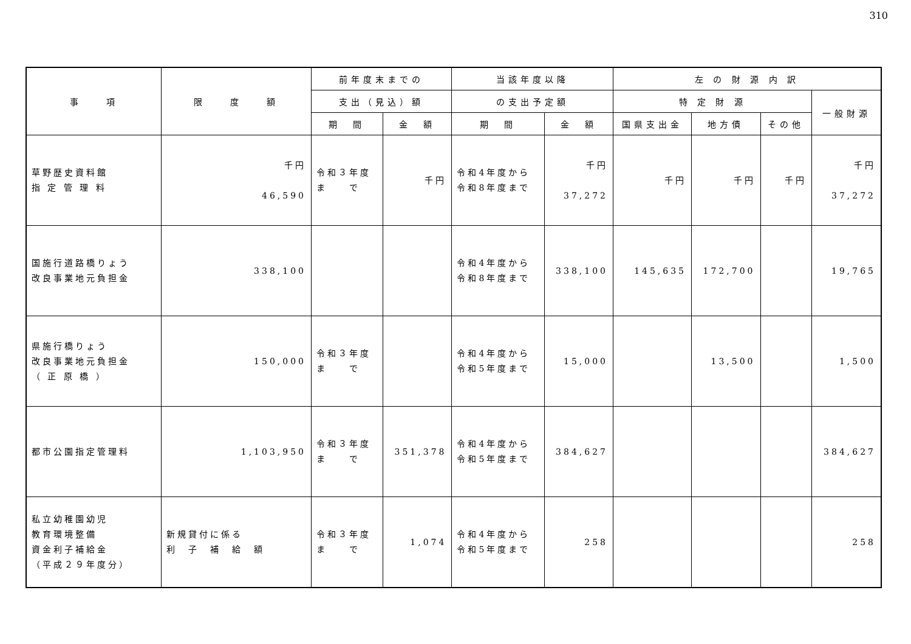310
| 事 項 | 限 度 額 | 前年度末までの | | 当該年度以降 | | 左 の 財 源 内 訳 | | | |
| --- | --- | --- | --- | --- | --- | --- | --- | --- | --- |
| | | 支出（見込）額 | | の支出予定額 | | 特 定 財 源 | | | 一般財源 |
| | | 期 間 | 金 額 | 期 間 | 金 額 | 国県支出金 | 地方債 | その他 | |
| 草野歴史資料館 指 定 管 理 料 | 千円 46,590 | 令和３年度 ま で | 千円 | 令和4年度から 令和8年度まで | 千円 37,272 | 千円 | 千円 | 千円 | 千円 37,272 |
| 国施行道路橋りょう 改良事業地元負担金 | 338,100 | | | 令和4年度から 令和8年度まで | 338,100 | 145,635 | 172,700 | | 19,765 |
| 県施行橋りょう 改良事業地元負担金 （ 正 原 橋 ） | 150,000 | 令和３年度 ま で | | 令和4年度から 令和5年度まで | 15,000 | | 13,500 | | 1,500 |
| 都市公園指定管理料 | 1,103,950 | 令和３年度 ま で | 351,378 | 令和4年度から 令和5年度まで | 384,627 | | | | 384,627 |
| 私立幼稚園幼児 教育環境整備 資金利子補給金 （平成２９年度分） | 新規貸付に係る 利 子 補 給 額 | 令和３年度 ま で | 1,074 | 令和4年度から 令和5年度まで | 258 | | | | 258 |